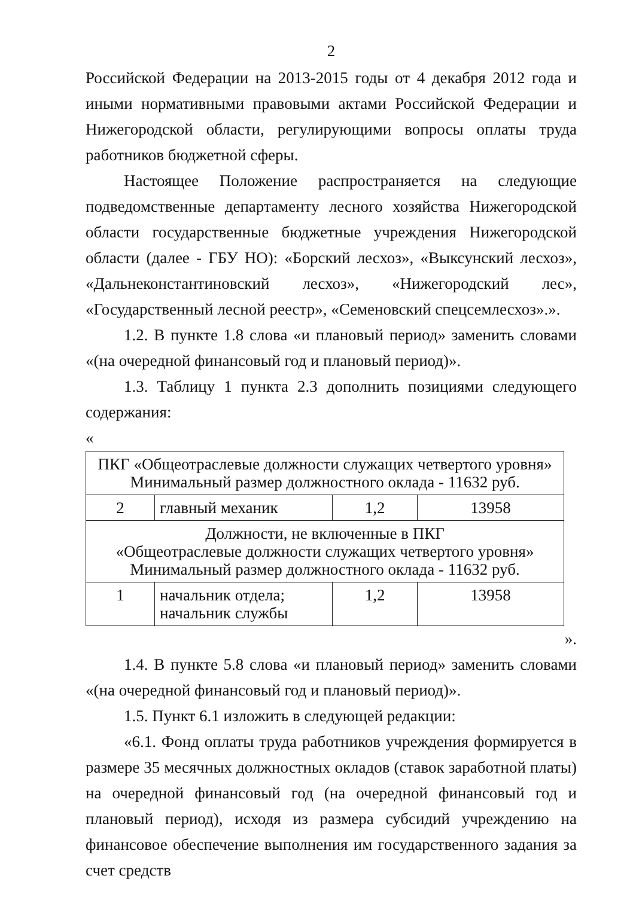2
Российской Федерации на 2013-2015 годы от 4 декабря 2012 года и иными нормативными правовыми актами Российской Федерации и Нижегородской области, регулирующими вопросы оплаты труда работников бюджетной сферы.
Настоящее Положение распространяется на следующие подведомственные департаменту лесного хозяйства Нижегородской области государственные бюджетные учреждения Нижегородской области (далее - ГБУ НО): «Борский лесхоз», «Выксунский лесхоз», «Дальнеконстантиновский лесхоз», «Нижегородский лес», «Государственный лесной реестр», «Семеновский спецсемлесхоз».».
1.2. В пункте 1.8 слова «и плановый период» заменить словами «(на очередной финансовый год и плановый период)».
1.3. Таблицу 1 пункта 2.3 дополнить позициями следующего содержания:
«
| ПКГ «Общеотраслевые должности служащих четвертого уровня» Минимальный размер должностного оклада - 11632 руб. | | | |
| 2 | главный механик | 1,2 | 13958 |
| Должности, не включенные в ПКГ «Общеотраслевые должности служащих четвертого уровня» Минимальный размер должностного оклада - 11632 руб. | | | |
| 1 | начальник отдела; начальник службы | 1,2 | 13958 |
».
1.4. В пункте 5.8 слова «и плановый период» заменить словами «(на очередной финансовый год и плановый период)».
1.5. Пункт 6.1 изложить в следующей редакции:
«6.1. Фонд оплаты труда работников учреждения формируется в размере 35 месячных должностных окладов (ставок заработной платы) на очередной финансовый год (на очередной финансовый год и плановый период), исходя из размера субсидий учреждению на финансовое обеспечение выполнения им государственного задания за счет средств